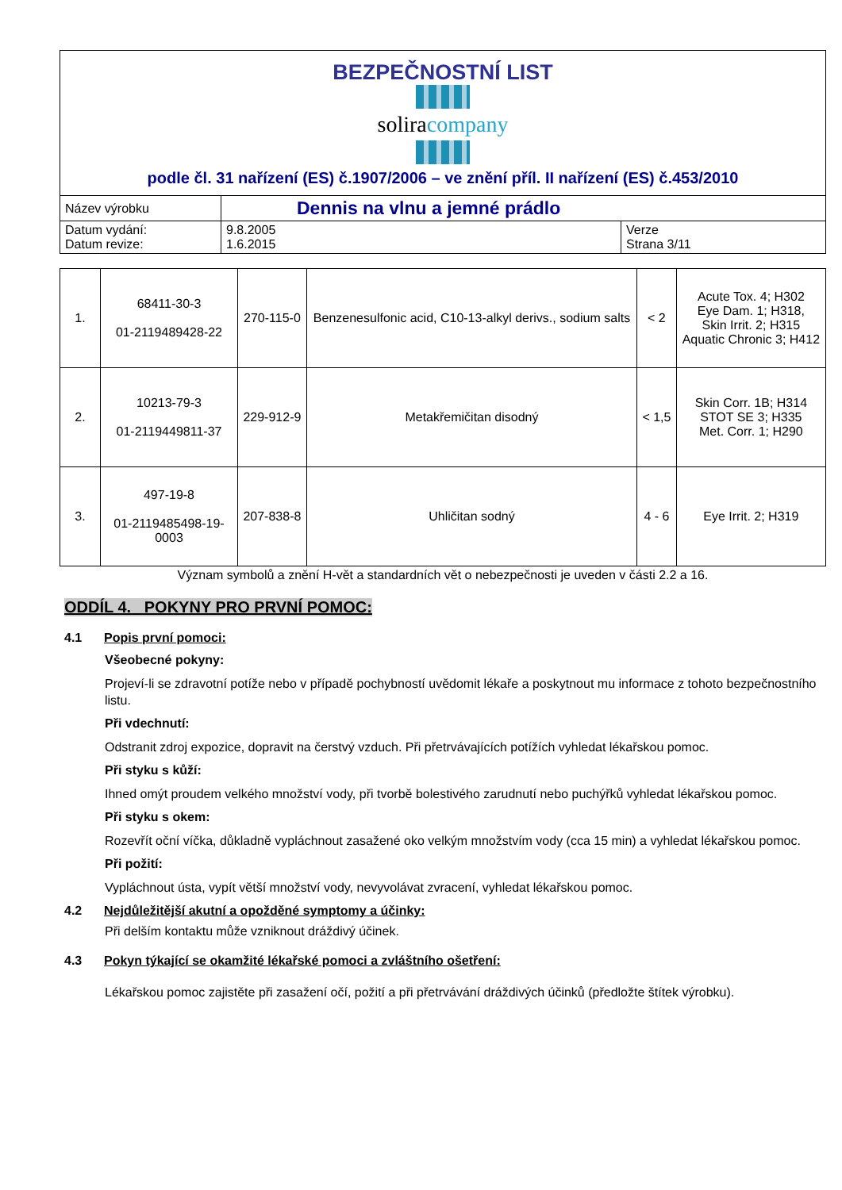| BEZPEČNOSTNÍ LIST solira company podle čl. 31 nařízení (ES) č.1907/2006 – ve znění příl. II nařízení (ES) č.453/2010 | | |
| Název výrobku | Dennis na vlnu a jemné prádlo | |
| Datum vydání: Datum revize: | 9.8.2005 1.6.2015 | Verze Strana 3/11 |
| 1. | 68411-30-3 01-2119489428-22 | 270-115-0 | Benzenesulfonic acid, C10-13-alkyl derivs., sodium salts | < 2 | Acute Tox. 4; H302 Eye Dam. 1; H318, Skin Irrit. 2; H315 Aquatic Chronic 3; H412 |
| 2. | 10213-79-3 01-2119449811-37 | 229-912-9 | Metakřemičitan disodný | < 1,5 | Skin Corr. 1B; H314 STOT SE 3; H335 Met. Corr. 1; H290 |
| 3. | 497-19-8 01-2119485498-19-0003 | 207-838-8 | Uhličitan sodný | 4 - 6 | Eye Irrit. 2; H319 |
Význam symbolů a znění H-vět a standardních vět o nebezpečnosti je uveden v části 2.2 a 16.
ODDÍL 4. POKYNY PRO PRVNÍ POMOC:
4.1 Popis první pomoci:
Všeobecné pokyny:
Projeví-li se zdravotní potíže nebo v případě pochybností uvědomit lékaře a poskytnout mu informace z tohoto bezpečnostního listu.
Při vdechnutí:
Odstranit zdroj expozice, dopravit na čerstvý vzduch. Při přetrvávajících potížích vyhledat lékařskou pomoc.
Při styku s kůží:
Ihned omýt proudem velkého množství vody, při tvorbě bolestivého zarudnutí nebo puchýřků vyhledat lékařskou pomoc.
Při styku s okem:
Rozevřít oční víčka, důkladně vypláchnout zasažené oko velkým množstvím vody (cca 15 min) a vyhledat lékařskou pomoc.
Při požití:
Vypláchnout ústa, vypít větší množství vody, nevyvolávat zvracení, vyhledat lékařskou pomoc.
4.2 Nejdůležitější akutní a opožděné symptomy a účinky:
Při delším kontaktu může vzniknout dráždivý účinek.
4.3 Pokyn týkající se okamžité lékařské pomoci a zvláštního ošetření:
Lékařskou pomoc zajistěte při zasažení očí, požití a při přetrvávání dráždivých účinků (předložte štítek výrobku).